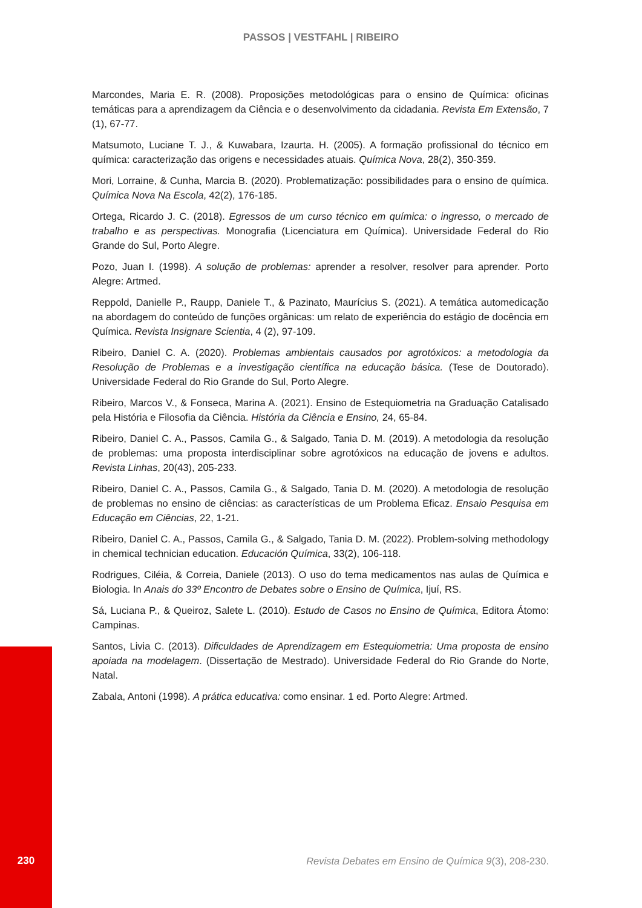PASSOS | VESTFAHL | RIBEIRO
Marcondes, Maria E. R. (2008). Proposições metodológicas para o ensino de Química: oficinas temáticas para a aprendizagem da Ciência e o desenvolvimento da cidadania. Revista Em Extensão, 7 (1), 67-77.
Matsumoto, Luciane T. J., & Kuwabara, Izaurta. H. (2005). A formação profissional do técnico em química: caracterização das origens e necessidades atuais. Química Nova, 28(2), 350-359.
Mori, Lorraine, & Cunha, Marcia B. (2020). Problematização: possibilidades para o ensino de química. Química Nova Na Escola, 42(2), 176-185.
Ortega, Ricardo J. C. (2018). Egressos de um curso técnico em química: o ingresso, o mercado de trabalho e as perspectivas. Monografia (Licenciatura em Química). Universidade Federal do Rio Grande do Sul, Porto Alegre.
Pozo, Juan I. (1998). A solução de problemas: aprender a resolver, resolver para aprender. Porto Alegre: Artmed.
Reppold, Danielle P., Raupp, Daniele T., & Pazinato, Maurícius S. (2021). A temática automedicação na abordagem do conteúdo de funções orgânicas: um relato de experiência do estágio de docência em Química. Revista Insignare Scientia, 4 (2), 97-109.
Ribeiro, Daniel C. A. (2020). Problemas ambientais causados por agrotóxicos: a metodologia da Resolução de Problemas e a investigação científica na educação básica. (Tese de Doutorado). Universidade Federal do Rio Grande do Sul, Porto Alegre.
Ribeiro, Marcos V., & Fonseca, Marina A. (2021). Ensino de Estequiometria na Graduação Catalisado pela História e Filosofia da Ciência. História da Ciência e Ensino, 24, 65-84.
Ribeiro, Daniel C. A., Passos, Camila G., & Salgado, Tania D. M. (2019). A metodologia da resolução de problemas: uma proposta interdisciplinar sobre agrotóxicos na educação de jovens e adultos. Revista Linhas, 20(43), 205-233.
Ribeiro, Daniel C. A., Passos, Camila G., & Salgado, Tania D. M. (2020). A metodologia de resolução de problemas no ensino de ciências: as características de um Problema Eficaz. Ensaio Pesquisa em Educação em Ciências, 22, 1-21.
Ribeiro, Daniel C. A., Passos, Camila G., & Salgado, Tania D. M. (2022). Problem-solving methodology in chemical technician education. Educación Química, 33(2), 106-118.
Rodrigues, Ciléia, & Correia, Daniele (2013). O uso do tema medicamentos nas aulas de Química e Biologia. In Anais do 33º Encontro de Debates sobre o Ensino de Química, Ijuí, RS.
Sá, Luciana P., & Queiroz, Salete L. (2010). Estudo de Casos no Ensino de Química, Editora Átomo: Campinas.
Santos, Livia C. (2013). Dificuldades de Aprendizagem em Estequiometria: Uma proposta de ensino apoiada na modelagem. (Dissertação de Mestrado). Universidade Federal do Rio Grande do Norte, Natal.
Zabala, Antoni (1998). A prática educativa: como ensinar. 1 ed. Porto Alegre: Artmed.
230 Revista Debates em Ensino de Química 9(3), 208-230.